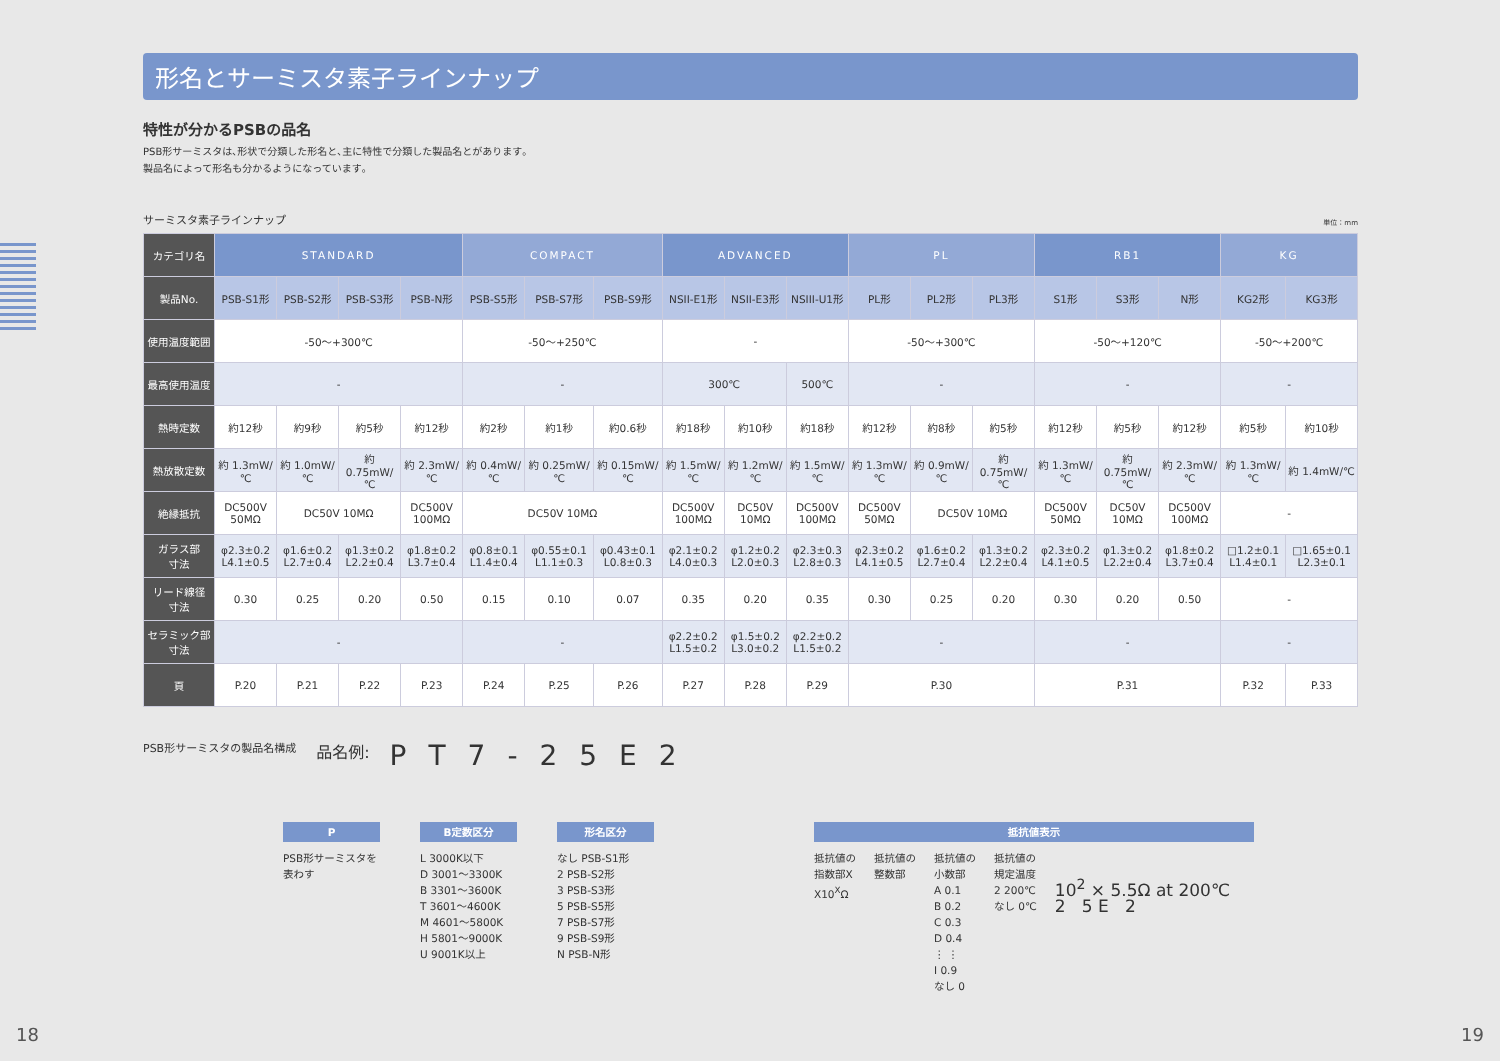形名とサーミスタ素子ラインナップ
特性が分かるPSBの品名
PSB形サーミスタは､形状で分類した形名と､主に特性で分類した製品名とがあります｡
製品名によって形名も分かるようになっています｡
サーミスタ素子ラインナップ 単位：mm
| カテゴリ名 | STANDARD | | | | COMPACT | | | ADVANCED | | | PL | | | RB1 | | | KG | |
| 製品No. | PSB-S1形 | PSB-S2形 | PSB-S3形 | PSB-N形 | PSB-S5形 | PSB-S7形 | PSB-S9形 | NSII-E1形 | NSII-E3形 | NSIII-U1形 | PL形 | PL2形 | PL3形 | S1形 | S3形 | N形 | KG2形 | KG3形 |
| 使用温度範囲 | -50～+300℃ | | | | -50～+250℃ | | | - | | | -50～+300℃ | | | -50～+120℃ | | | -50～+200℃ | |
| 最高使用温度 | - | | | | - | | | 300℃ | | 500℃ | - | | | - | | | - | |
| 熱時定数 | 約12秒 | 約9秒 | 約5秒 | 約12秒 | 約2秒 | 約1秒 | 約0.6秒 | 約18秒 | 約10秒 | 約18秒 | 約12秒 | 約8秒 | 約5秒 | 約12秒 | 約5秒 | 約12秒 | 約5秒 | 約10秒 |
| 熱放散定数 | 約 1.3mW/℃ | 約 1.0mW/℃ | 約 0.75mW/℃ | 約 2.3mW/℃ | 約 0.4mW/℃ | 約 0.25mW/℃ | 約 0.15mW/℃ | 約 1.5mW/℃ | 約 1.2mW/℃ | 約 1.5mW/℃ | 約 1.3mW/℃ | 約 0.9mW/℃ | 約 0.75mW/℃ | 約 1.3mW/℃ | 約 0.75mW/℃ | 約 2.3mW/℃ | 約 1.3mW/℃ | 約 1.4mW/℃ |
| 絶縁抵抗 | DC500V 50MΩ | DC50V 10MΩ | | DC500V 100MΩ | DC50V 10MΩ | | | DC500V 100MΩ | DC50V 10MΩ | DC500V 100MΩ | DC500V 50MΩ | DC50V 10MΩ | | DC500V 50MΩ | DC50V 10MΩ | DC500V 100MΩ | - | |
| ガラス部 寸法 | φ2.3±0.2 L4.1±0.5 | φ1.6±0.2 L2.7±0.4 | φ1.3±0.2 L2.2±0.4 | φ1.8±0.2 L3.7±0.4 | φ0.8±0.1 L1.4±0.4 | φ0.55±0.1 L1.1±0.3 | φ0.43±0.1 L0.8±0.3 | φ2.1±0.2 L4.0±0.3 | φ1.2±0.2 L2.0±0.3 | φ2.3±0.3 L2.8±0.3 | φ2.3±0.2 L4.1±0.5 | φ1.6±0.2 L2.7±0.4 | φ1.3±0.2 L2.2±0.4 | φ2.3±0.2 L4.1±0.5 | φ1.3±0.2 L2.2±0.4 | φ1.8±0.2 L3.7±0.4 | □1.2±0.1 L1.4±0.1 | □1.65±0.1 L2.3±0.1 |
| リード線径 寸法 | 0.30 | 0.25 | 0.20 | 0.50 | 0.15 | 0.10 | 0.07 | 0.35 | 0.20 | 0.35 | 0.30 | 0.25 | 0.20 | 0.30 | 0.20 | 0.50 | - | |
| セラミック部 寸法 | - | | | | - | | | φ2.2±0.2 L1.5±0.2 | φ1.5±0.2 L3.0±0.2 | φ2.2±0.2 L1.5±0.2 | - | | | - | | | - | |
| 頁 | P.20 | P.21 | P.22 | P.23 | P.24 | P.25 | P.26 | P.27 | P.28 | P.29 | P.30 | | | P.31 | | | P.32 | P.33 |
PSB形サーミスタの製品名構成 品名例: PT7-25E2
P
PSB形サーミスタを表わす
B定数区分
L 3000K以下
D 3001～3300K
B 3301～3600K
T 3601～4600K
M 4601～5800K
H 5801～9000K
U 9001K以上
形名区分
なし PSB-S1形
2 PSB-S2形
3 PSB-S3形
5 PSB-S5形
7 PSB-S7形
9 PSB-S9形
N PSB-N形
抵抗値表示
抵抗値の
指数部X
X10<sup>X</sup>Ω
抵抗値の
整数部
抵抗値の
小数部
A 0.1
B 0.2
C 0.3
D 0.4
⋮ ⋮
I 0.9
なし 0
抵抗値の
規定温度
2 200℃
なし 0℃
10<sup>2</sup> × 5.5Ω at 200℃
2 5 E 2
18 19